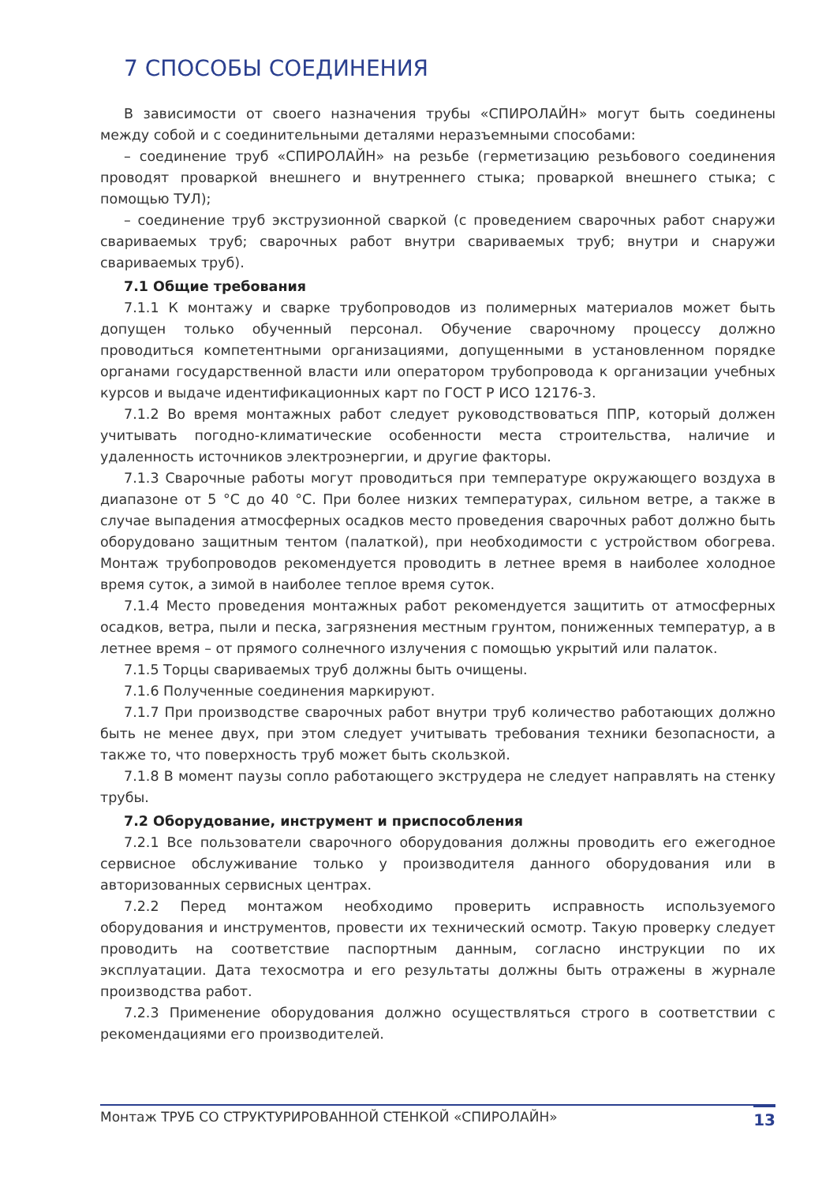7 СПОСОБЫ СОЕДИНЕНИЯ
В зависимости от своего назначения трубы «СПИРОЛАЙН» могут быть соединены между собой и с соединительными деталями неразъемными способами:
– соединение труб «СПИРОЛАЙН» на резьбе (герметизацию резьбового соединения проводят проваркой внешнего и внутреннего стыка; проваркой внешнего стыка; с помощью ТУЛ);
– соединение труб экструзионной сваркой (с проведением сварочных работ снаружи свариваемых труб; сварочных работ внутри свариваемых труб; внутри и снаружи свариваемых труб).
7.1 Общие требования
7.1.1 К монтажу и сварке трубопроводов из полимерных материалов может быть допущен только обученный персонал. Обучение сварочному процессу должно проводиться компетентными организациями, допущенными в установленном порядке органами государственной власти или оператором трубопровода к организации учебных курсов и выдаче идентификационных карт по ГОСТ Р ИСО 12176-3.
7.1.2 Во время монтажных работ следует руководствоваться ППР, который должен учитывать погодно-климатические особенности места строительства, наличие и удаленность источников электроэнергии, и другие факторы.
7.1.3 Сварочные работы могут проводиться при температуре окружающего воздуха в диапазоне от 5 °С до 40 °С. При более низких температурах, сильном ветре, а также в случае выпадения атмосферных осадков место проведения сварочных работ должно быть оборудовано защитным тентом (палаткой), при необходимости с устройством обогрева. Монтаж трубопроводов рекомендуется проводить в летнее время в наиболее холодное время суток, а зимой в наиболее теплое время суток.
7.1.4 Место проведения монтажных работ рекомендуется защитить от атмосферных осадков, ветра, пыли и песка, загрязнения местным грунтом, пониженных температур, а в летнее время – от прямого солнечного излучения с помощью укрытий или палаток.
7.1.5 Торцы свариваемых труб должны быть очищены.
7.1.6 Полученные соединения маркируют.
7.1.7 При производстве сварочных работ внутри труб количество работающих должно быть не менее двух, при этом следует учитывать требования техники безопасности, а также то, что поверхность труб может быть скользкой.
7.1.8 В момент паузы сопло работающего экструдера не следует направлять на стенку трубы.
7.2 Оборудование, инструмент и приспособления
7.2.1 Все пользователи сварочного оборудования должны проводить его ежегодное сервисное обслуживание только у производителя данного оборудования или в авторизованных сервисных центрах.
7.2.2 Перед монтажом необходимо проверить исправность используемого оборудования и инструментов, провести их технический осмотр. Такую проверку следует проводить на соответствие паспортным данным, согласно инструкции по их эксплуатации. Дата техосмотра и его результаты должны быть отражены в журнале производства работ.
7.2.3 Применение оборудования должно осуществляться строго в соответствии с рекомендациями его производителей.
Монтаж ТРУБ СО СТРУКТУРИРОВАННОЙ СТЕНКОЙ «СПИРОЛАЙН» 13